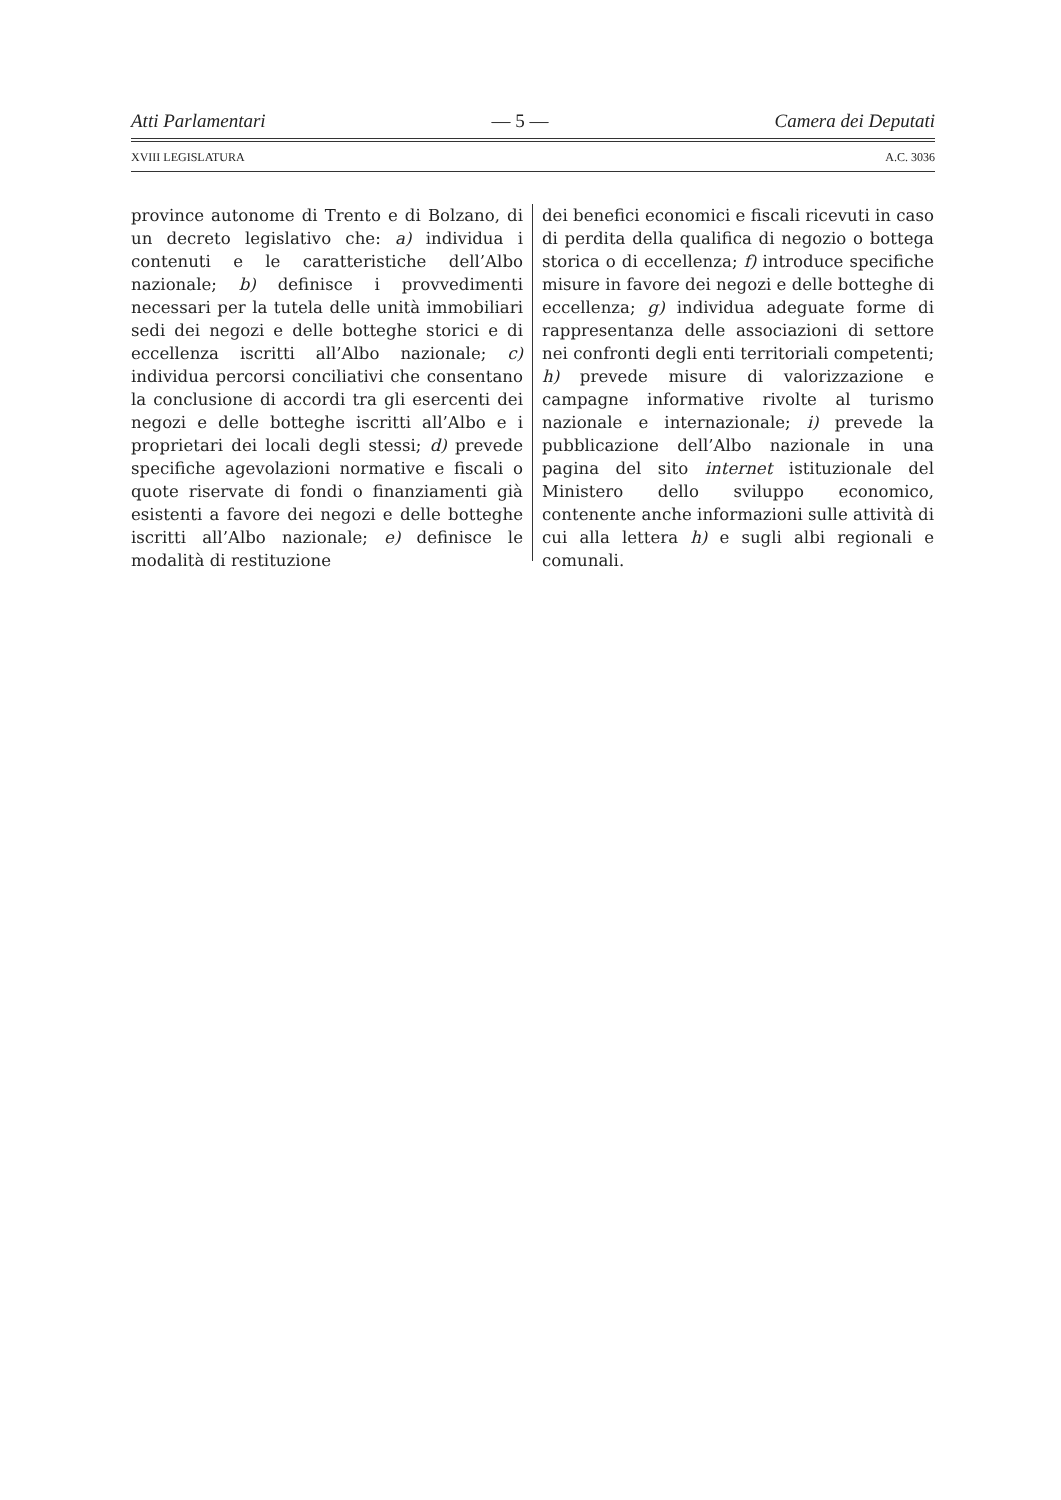Atti Parlamentari — 5 — Camera dei Deputati
XVIII LEGISLATURA A.C. 3036
province autonome di Trento e di Bolzano, di un decreto legislativo che: a) individua i contenuti e le caratteristiche dell’Albo nazionale; b) definisce i provvedimenti necessari per la tutela delle unità immobiliari sedi dei negozi e delle botteghe storici e di eccellenza iscritti all’Albo nazionale; c) individua percorsi conciliativi che consentano la conclusione di accordi tra gli esercenti dei negozi e delle botteghe iscritti all’Albo e i proprietari dei locali degli stessi; d) prevede specifiche agevolazioni normative e fiscali o quote riservate di fondi o finanziamenti già esistenti a favore dei negozi e delle botteghe iscritti all’Albo nazionale; e) definisce le modalità di restituzione
dei benefici economici e fiscali ricevuti in caso di perdita della qualifica di negozio o bottega storica o di eccellenza; f) introduce specifiche misure in favore dei negozi e delle botteghe di eccellenza; g) individua adeguate forme di rappresentanza delle associazioni di settore nei confronti degli enti territoriali competenti; h) prevede misure di valorizzazione e campagne informative rivolte al turismo nazionale e internazionale; i) prevede la pubblicazione dell’Albo nazionale in una pagina del sito internet istituzionale del Ministero dello sviluppo economico, contenente anche informazioni sulle attività di cui alla lettera h) e sugli albi regionali e comunali.